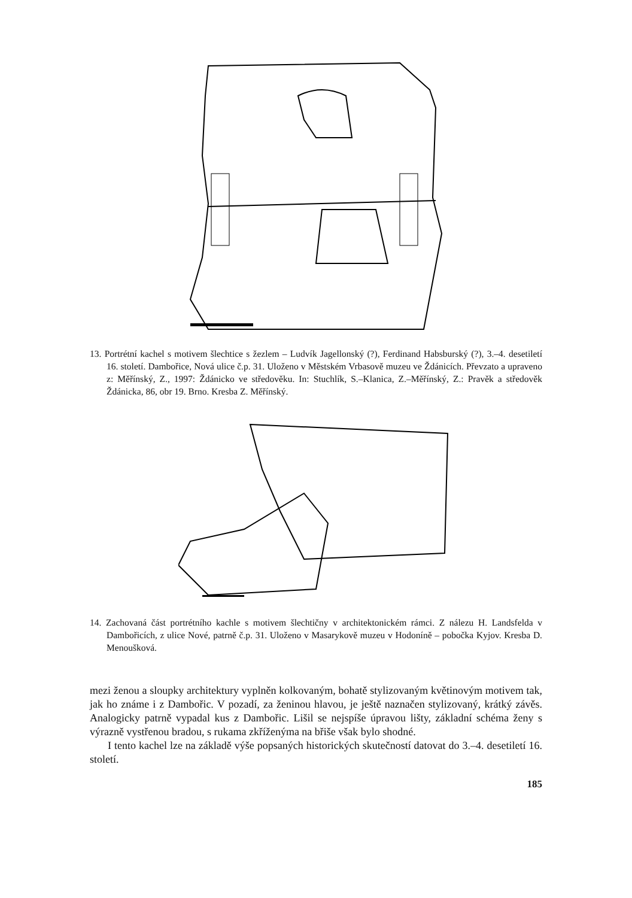13. Portrétní kachel s motivem šlechtice s žezlem – Ludvík Jagellonský (?), Ferdinand Habsburský (?), 3.–4. desetiletí 16. století. Dambořice, Nová ulice č.p. 31. Uloženo v Městském Vrbasově muzeu ve Ždánicích. Převzato a upraveno z: Měřínský, Z., 1997: Ždánicko ve středověku. In: Stuchlík, S.–Klanica, Z.–Měřínský, Z.: Pravěk a středověk Ždánicka, 86, obr 19. Brno. Kresba Z. Měřínský.
14. Zachovaná část portrétního kachle s motivem šlechtičny v architektonickém rámci. Z nálezu H. Landsfelda v Dambořicích, z ulice Nové, patrně č.p. 31. Uloženo v Masarykově muzeu v Hodoníně – pobočka Kyjov. Kresba D. Menoušková.
mezi ženou a sloupky architektury vyplněn kolkovaným, bohatě stylizovaným květinovým motivem tak, jak ho známe i z Dambořic. V pozadí, za ženinou hlavou, je ještě naznačen stylizovaný, krátký závěs. Analogicky patrně vypadal kus z Dambořic. Lišil se nejspíše úpravou lišty, základní schéma ženy s výrazně vystřenou bradou, s rukama zkříženýma na břiše však bylo shodné.
I tento kachel lze na základě výše popsaných historických skutečností datovat do 3.–4. desetiletí 16. století.
185